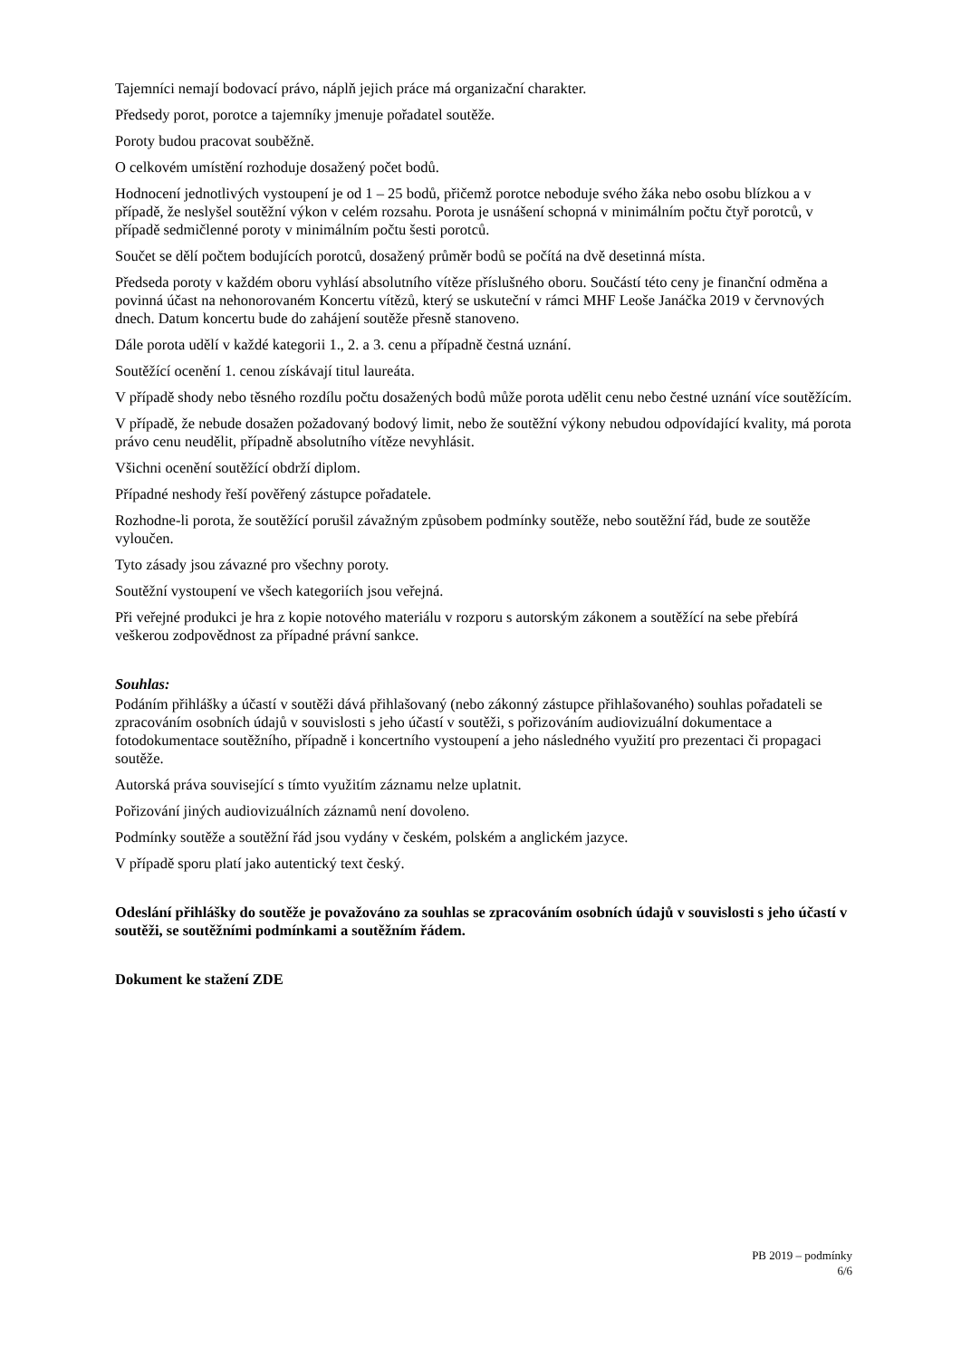Tajemníci nemají bodovací právo, náplň jejich práce má organizační charakter.
Předsedy porot, porotce a tajemníky jmenuje pořadatel soutěže.
Poroty budou pracovat souběžně.
O celkovém umístění rozhoduje dosažený počet bodů.
Hodnocení jednotlivých vystoupení je od 1 – 25 bodů, přičemž porotce neboduje svého žáka nebo osobu blízkou a v případě, že neslyšel soutěžní výkon v celém rozsahu. Porota je usnášení schopná v minimálním počtu čtyř porotců, v případě sedmičlenné poroty v minimálním počtu šesti porotců.
Součet se dělí počtem bodujících porotců, dosažený průměr bodů se počítá na dvě desetinná místa.
Předseda poroty v každém oboru vyhlásí absolutního vítěze příslušného oboru. Součástí této ceny je finanční odměna a povinná účast na nehonorovaném Koncertu vítězů, který se uskuteční v rámci MHF Leoše Janáčka 2019 v červnových dnech. Datum koncertu bude do zahájení soutěže přesně stanoveno.
Dále porota udělí v každé kategorii 1., 2. a 3. cenu a případně čestná uznání.
Soutěžící ocenění 1. cenou získávají titul laureáta.
V případě shody nebo těsného rozdílu počtu dosažených bodů může porota udělit cenu nebo čestné uznání více soutěžícím.
V případě, že nebude dosažen požadovaný bodový limit, nebo že soutěžní výkony nebudou odpovídající kvality, má porota právo cenu neudělit, případně absolutního vítěze nevyhlásit.
Všichni ocenění soutěžící obdrží diplom.
Případné neshody řeší pověřený zástupce pořadatele.
Rozhodne-li porota, že soutěžící porušil závažným způsobem podmínky soutěže, nebo soutěžní řád, bude ze soutěže vyloučen.
Tyto zásady jsou závazné pro všechny poroty.
Soutěžní vystoupení ve všech kategoriích jsou veřejná.
Při veřejné produkci je hra z kopie notového materiálu v rozporu s autorským zákonem a soutěžící na sebe přebírá veškerou zodpovědnost za případné právní sankce.
Souhlas:
Podáním přihlášky a účastí v soutěži dává přihlašovaný (nebo zákonný zástupce přihlašovaného) souhlas pořadateli se zpracováním osobních údajů v souvislosti s jeho účastí v soutěži, s pořizováním audiovizuální dokumentace a fotodokumentace soutěžního, případně i koncertního vystoupení a jeho následného využití pro prezentaci či propagaci soutěže.
Autorská práva související s tímto využitím záznamu nelze uplatnit.
Pořizování jiných audiovizuálních záznamů není dovoleno.
Podmínky soutěže a soutěžní řád jsou vydány v českém, polském a anglickém jazyce.
V případě sporu platí jako autentický text český.
Odeslání přihlášky do soutěže je považováno za souhlas se zpracováním osobních údajů v souvislosti s jeho účastí v soutěži, se soutěžními podmínkami a soutěžním řádem.
Dokument ke stažení ZDE
PB 2019 – podmínky
6/6